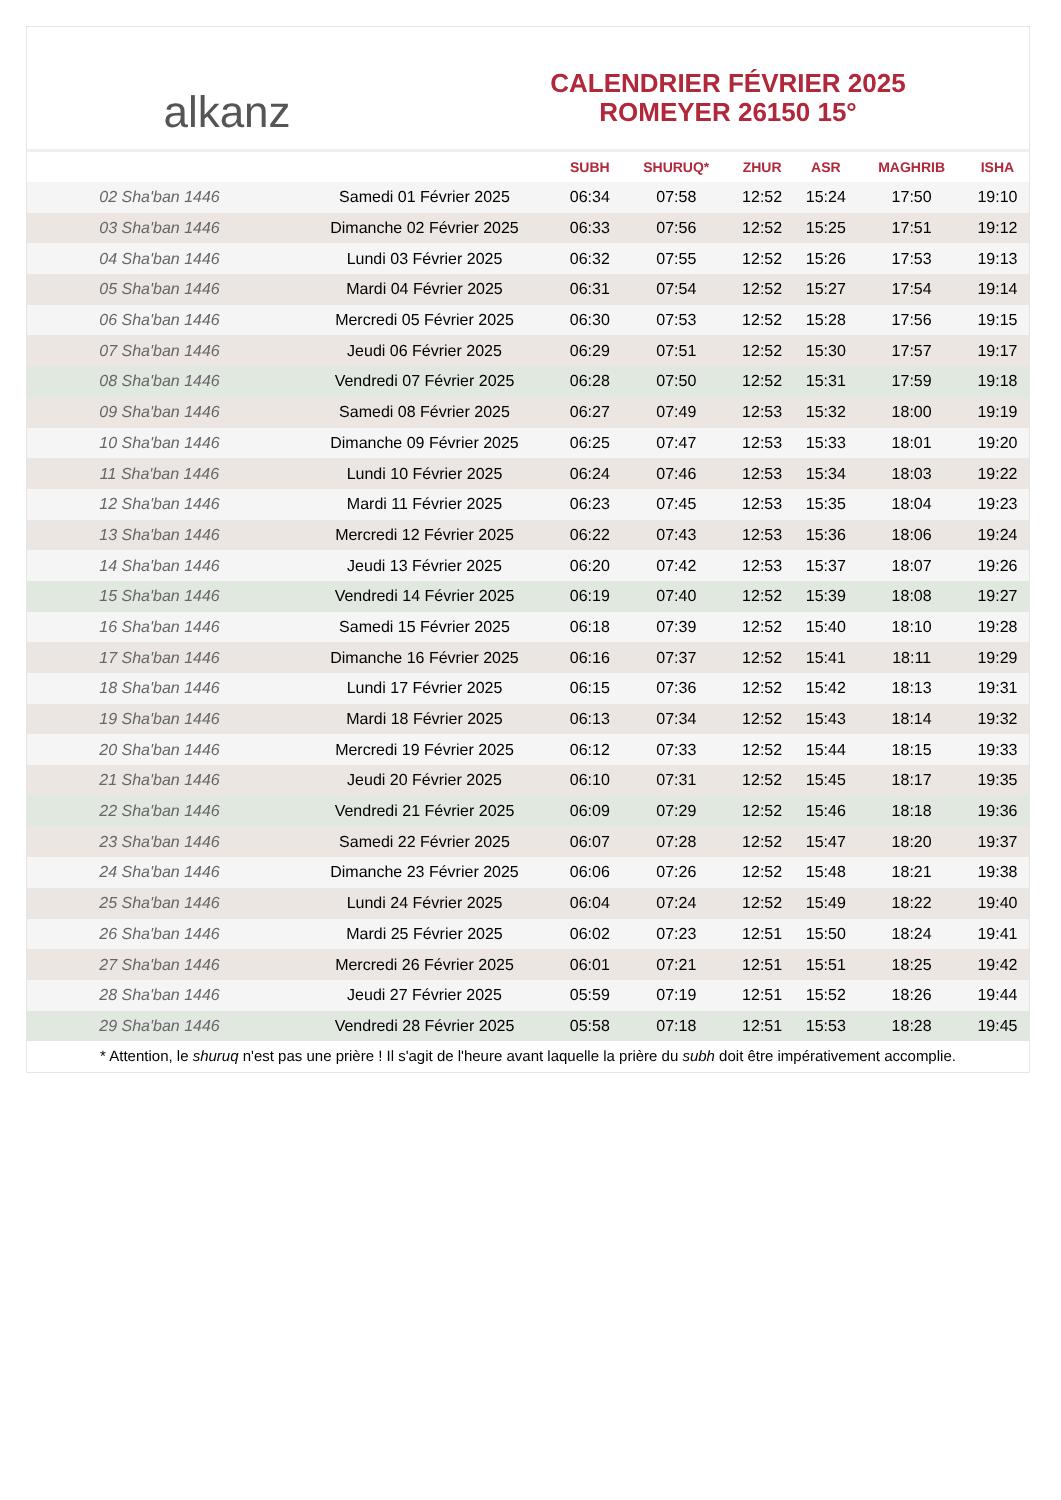alkanz
CALENDRIER FÉVRIER 2025
ROMEYER 26150 15°
| | | SUBH | SHURUQ* | ZHUR | ASR | MAGHRIB | ISHA |
| --- | --- | --- | --- | --- | --- | --- | --- |
| 02 Sha'ban 1446 | Samedi 01 Février 2025 | 06:34 | 07:58 | 12:52 | 15:24 | 17:50 | 19:10 |
| 03 Sha'ban 1446 | Dimanche 02 Février 2025 | 06:33 | 07:56 | 12:52 | 15:25 | 17:51 | 19:12 |
| 04 Sha'ban 1446 | Lundi 03 Février 2025 | 06:32 | 07:55 | 12:52 | 15:26 | 17:53 | 19:13 |
| 05 Sha'ban 1446 | Mardi 04 Février 2025 | 06:31 | 07:54 | 12:52 | 15:27 | 17:54 | 19:14 |
| 06 Sha'ban 1446 | Mercredi 05 Février 2025 | 06:30 | 07:53 | 12:52 | 15:28 | 17:56 | 19:15 |
| 07 Sha'ban 1446 | Jeudi 06 Février 2025 | 06:29 | 07:51 | 12:52 | 15:30 | 17:57 | 19:17 |
| 08 Sha'ban 1446 | Vendredi 07 Février 2025 | 06:28 | 07:50 | 12:52 | 15:31 | 17:59 | 19:18 |
| 09 Sha'ban 1446 | Samedi 08 Février 2025 | 06:27 | 07:49 | 12:53 | 15:32 | 18:00 | 19:19 |
| 10 Sha'ban 1446 | Dimanche 09 Février 2025 | 06:25 | 07:47 | 12:53 | 15:33 | 18:01 | 19:20 |
| 11 Sha'ban 1446 | Lundi 10 Février 2025 | 06:24 | 07:46 | 12:53 | 15:34 | 18:03 | 19:22 |
| 12 Sha'ban 1446 | Mardi 11 Février 2025 | 06:23 | 07:45 | 12:53 | 15:35 | 18:04 | 19:23 |
| 13 Sha'ban 1446 | Mercredi 12 Février 2025 | 06:22 | 07:43 | 12:53 | 15:36 | 18:06 | 19:24 |
| 14 Sha'ban 1446 | Jeudi 13 Février 2025 | 06:20 | 07:42 | 12:53 | 15:37 | 18:07 | 19:26 |
| 15 Sha'ban 1446 | Vendredi 14 Février 2025 | 06:19 | 07:40 | 12:52 | 15:39 | 18:08 | 19:27 |
| 16 Sha'ban 1446 | Samedi 15 Février 2025 | 06:18 | 07:39 | 12:52 | 15:40 | 18:10 | 19:28 |
| 17 Sha'ban 1446 | Dimanche 16 Février 2025 | 06:16 | 07:37 | 12:52 | 15:41 | 18:11 | 19:29 |
| 18 Sha'ban 1446 | Lundi 17 Février 2025 | 06:15 | 07:36 | 12:52 | 15:42 | 18:13 | 19:31 |
| 19 Sha'ban 1446 | Mardi 18 Février 2025 | 06:13 | 07:34 | 12:52 | 15:43 | 18:14 | 19:32 |
| 20 Sha'ban 1446 | Mercredi 19 Février 2025 | 06:12 | 07:33 | 12:52 | 15:44 | 18:15 | 19:33 |
| 21 Sha'ban 1446 | Jeudi 20 Février 2025 | 06:10 | 07:31 | 12:52 | 15:45 | 18:17 | 19:35 |
| 22 Sha'ban 1446 | Vendredi 21 Février 2025 | 06:09 | 07:29 | 12:52 | 15:46 | 18:18 | 19:36 |
| 23 Sha'ban 1446 | Samedi 22 Février 2025 | 06:07 | 07:28 | 12:52 | 15:47 | 18:20 | 19:37 |
| 24 Sha'ban 1446 | Dimanche 23 Février 2025 | 06:06 | 07:26 | 12:52 | 15:48 | 18:21 | 19:38 |
| 25 Sha'ban 1446 | Lundi 24 Février 2025 | 06:04 | 07:24 | 12:52 | 15:49 | 18:22 | 19:40 |
| 26 Sha'ban 1446 | Mardi 25 Février 2025 | 06:02 | 07:23 | 12:51 | 15:50 | 18:24 | 19:41 |
| 27 Sha'ban 1446 | Mercredi 26 Février 2025 | 06:01 | 07:21 | 12:51 | 15:51 | 18:25 | 19:42 |
| 28 Sha'ban 1446 | Jeudi 27 Février 2025 | 05:59 | 07:19 | 12:51 | 15:52 | 18:26 | 19:44 |
| 29 Sha'ban 1446 | Vendredi 28 Février 2025 | 05:58 | 07:18 | 12:51 | 15:53 | 18:28 | 19:45 |
* Attention, le shuruq n'est pas une prière ! Il s'agit de l'heure avant laquelle la prière du subh doit être impérativement accomplie.